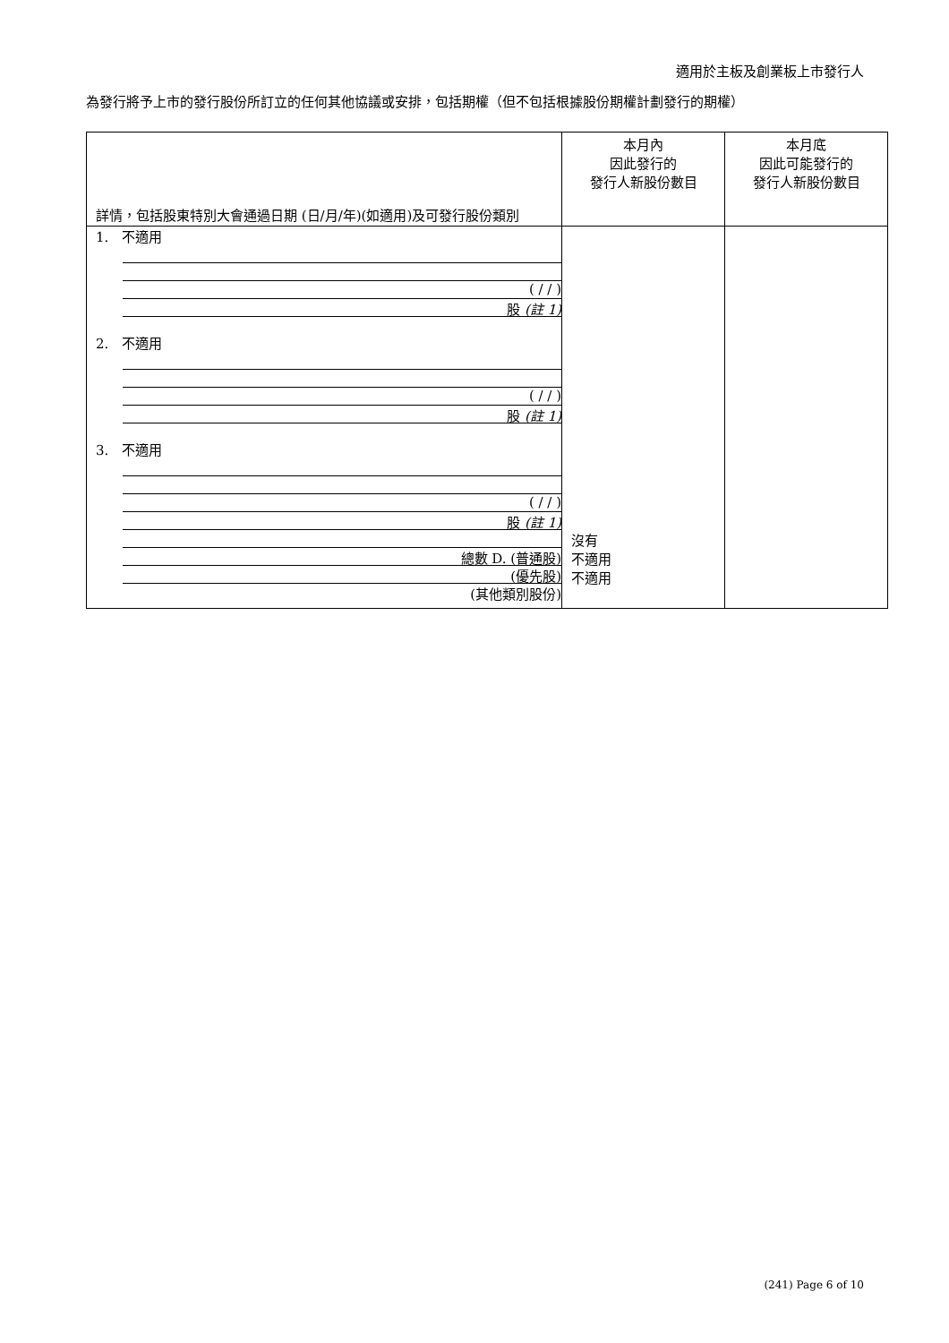適用於主板及創業板上市發行人
為發行將予上市的發行股份所訂立的任何其他協議或安排，包括期權（但不包括根據股份期權計劃發行的期權）
| 詳情，包括股東特別大會通過日期 (日/月/年)(如適用)及可發行股份類別 | 本月內 因此發行的 發行人新股份數目 | 本月底 因此可能發行的 發行人新股份數目 |
| --- | --- | --- |
| 1. 不適用 ( / / ) 股 (註 1) 2. 不適用 ( / / ) 股 (註 1) 3. 不適用 ( / / ) 股 (註 1) 總數 D. (普通股) (優先股) (其他類別股份) | 沒有 不適用 不適用 | |
(241) Page 6 of 10